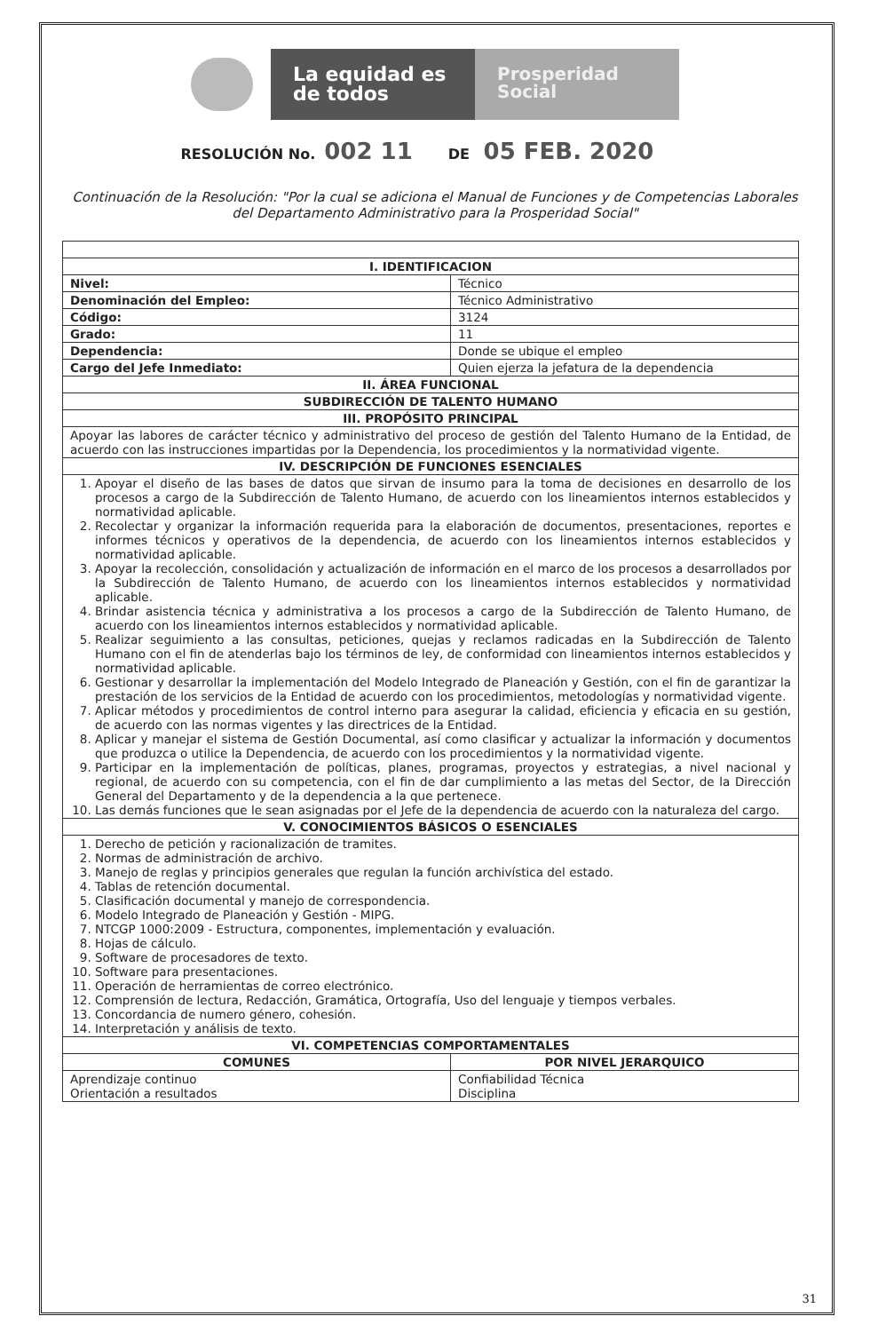La equidad es de todos
Prosperidad Social
RESOLUCIÓN No. 002 11 DE 05 FEB. 2020
Continuación de la Resolución: "Por la cual se adiciona el Manual de Funciones y de Competencias Laborales del Departamento Administrativo para la Prosperidad Social"
| I. IDENTIFICACION | |
| --- | --- |
| Nivel: | Técnico |
| Denominación del Empleo: | Técnico Administrativo |
| Código: | 3124 |
| Grado: | 11 |
| Dependencia: | Donde se ubique el empleo |
| Cargo del Jefe Inmediato: | Quien ejerza la jefatura de la dependencia |
| II. ÁREA FUNCIONAL | |
| SUBDIRECCIÓN DE TALENTO HUMANO | |
| III. PROPÓSITO PRINCIPAL | |
| Apoyar las labores de carácter técnico y administrativo del proceso de gestión del Talento Humano de la Entidad, de acuerdo con las instrucciones impartidas por la Dependencia, los procedimientos y la normatividad vigente. | |
| IV. DESCRIPCIÓN DE FUNCIONES ESENCIALES | |
| 1. Apoyar el diseño de las bases de datos que sirvan de insumo para la toma de decisiones en desarrollo de los procesos a cargo de la Subdirección de Talento Humano, de acuerdo con los lineamientos internos establecidos y normatividad aplicable. 2. Recolectar y organizar la información requerida para la elaboración de documentos, presentaciones, reportes e informes técnicos y operativos de la dependencia, de acuerdo con los lineamientos internos establecidos y normatividad aplicable. 3. Apoyar la recolección, consolidación y actualización de información en el marco de los procesos a desarrollados por la Subdirección de Talento Humano, de acuerdo con los lineamientos internos establecidos y normatividad aplicable. 4. Brindar asistencia técnica y administrativa a los procesos a cargo de la Subdirección de Talento Humano, de acuerdo con los lineamientos internos establecidos y normatividad aplicable. 5. Realizar seguimiento a las consultas, peticiones, quejas y reclamos radicadas en la Subdirección de Talento Humano con el fin de atenderlas bajo los términos de ley, de conformidad con lineamientos internos establecidos y normatividad aplicable. 6. Gestionar y desarrollar la implementación del Modelo Integrado de Planeación y Gestión, con el fin de garantizar la prestación de los servicios de la Entidad de acuerdo con los procedimientos, metodologías y normatividad vigente. 7. Aplicar métodos y procedimientos de control interno para asegurar la calidad, eficiencia y eficacia en su gestión, de acuerdo con las normas vigentes y las directrices de la Entidad. 8. Aplicar y manejar el sistema de Gestión Documental, así como clasificar y actualizar la información y documentos que produzca o utilice la Dependencia, de acuerdo con los procedimientos y la normatividad vigente. 9. Participar en la implementación de políticas, planes, programas, proyectos y estrategias, a nivel nacional y regional, de acuerdo con su competencia, con el fin de dar cumplimiento a las metas del Sector, de la Dirección General del Departamento y de la dependencia a la que pertenece. 10. Las demás funciones que le sean asignadas por el Jefe de la dependencia de acuerdo con la naturaleza del cargo. | |
| V. CONOCIMIENTOS BÁSICOS O ESENCIALES | |
| 1. Derecho de petición y racionalización de tramites. 2. Normas de administración de archivo. 3. Manejo de reglas y principios generales que regulan la función archivística del estado. 4. Tablas de retención documental. 5. Clasificación documental y manejo de correspondencia. 6. Modelo Integrado de Planeación y Gestión - MIPG. 7. NTCGP 1000:2009 - Estructura, componentes, implementación y evaluación. 8. Hojas de cálculo. 9. Software de procesadores de texto. 10. Software para presentaciones. 11. Operación de herramientas de correo electrónico. 12. Comprensión de lectura, Redacción, Gramática, Ortografía, Uso del lenguaje y tiempos verbales. 13. Concordancia de numero género, cohesión. 14. Interpretación y análisis de texto. | |
| VI. COMPETENCIAS COMPORTAMENTALES | |
| COMUNES | POR NIVEL JERARQUICO |
| Aprendizaje continuo Orientación a resultados | Confiabilidad Técnica Disciplina |
31